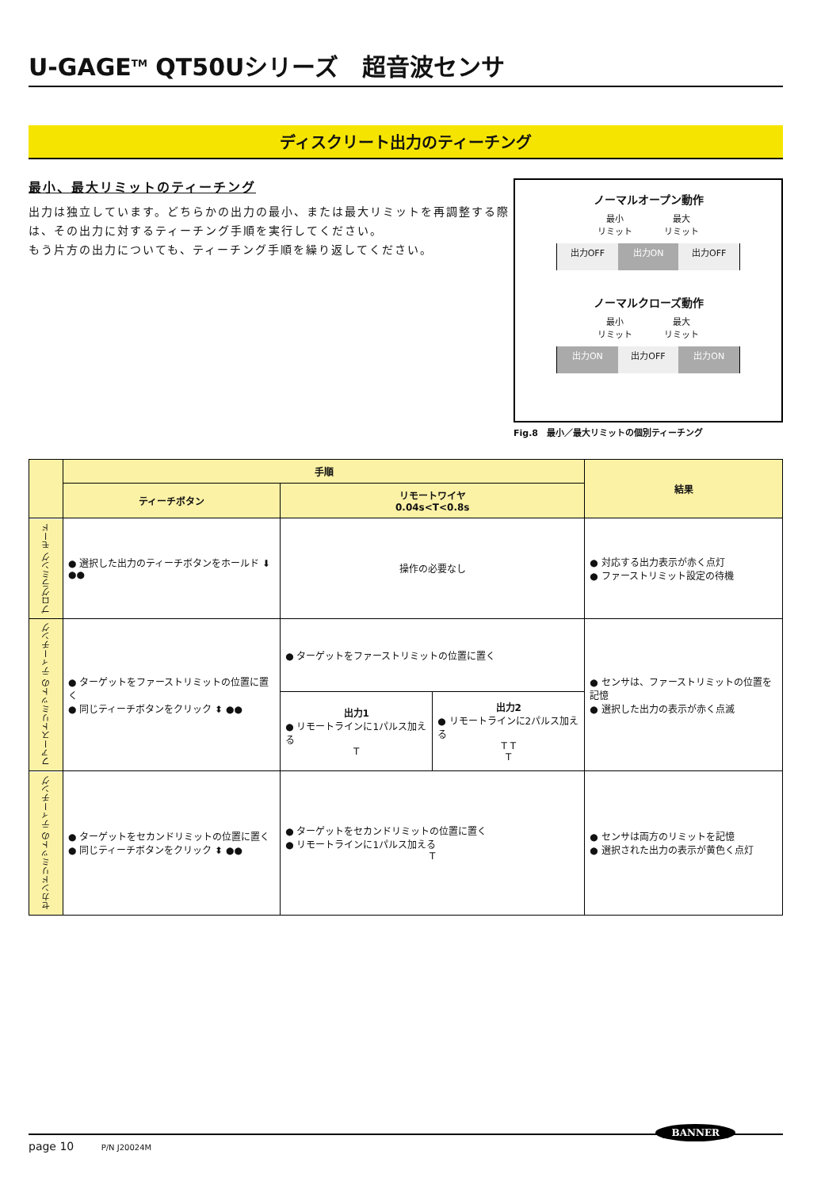U-GAGE<sup>TM</sup> QT50Uシリーズ　超音波センサ
ディスクリート出力のティーチング
最小、最大リミットのティーチング
出力は独立しています。どちらかの出力の最小、または最大リミットを再調整する際は、その出力に対するティーチング手順を実行してください。
もう片方の出力についても、ティーチング手順を繰り返してください。
ノーマルオープン動作
最小
リミット 最大
リミット
出力OFF 出力ON 出力OFF
ノーマルクローズ動作
最小
リミット 最大
リミット
出力ON 出力OFF 出力ON
Fig.8　最小／最大リミットの個別ティーチング
| | 手順 | | | 結果 |
| --- | --- | --- | --- | --- |
| | ティーチボタン | リモートワイヤ 0.04s<T<0.8s | | |
| プログラミング モード | ● 選択した出力のティーチボタンをホールド ⬇ ●● | 操作の必要なし | | ● 対応する出力表示が赤く点灯 ● ファーストリミット設定の待機 |
| ファーストリミットの ティーチング | ● ターゲットをファーストリミットの位置に置く ● 同じティーチボタンをクリック ⬍ ●● | ● ターゲットをファーストリミットの位置に置く | | ● センサは、ファーストリミットの位置を記憶 ● 選択した出力の表示が赤く点滅 |
| | | 出力1 ● リモートラインに1パルス加える T | 出力2 ● リモートラインに2パルス加える T T T | |
| セカンドリミットの ティーチング | ● ターゲットをセカンドリミットの位置に置く ● 同じティーチボタンをクリック ⬍ ●● | ● ターゲットをセカンドリミットの位置に置く ● リモートラインに1パルス加える T | | ● センサは両方のリミットを記憶 ● 選択された出力の表示が黄色く点灯 |
BANNER
page 10 P/N J20024M